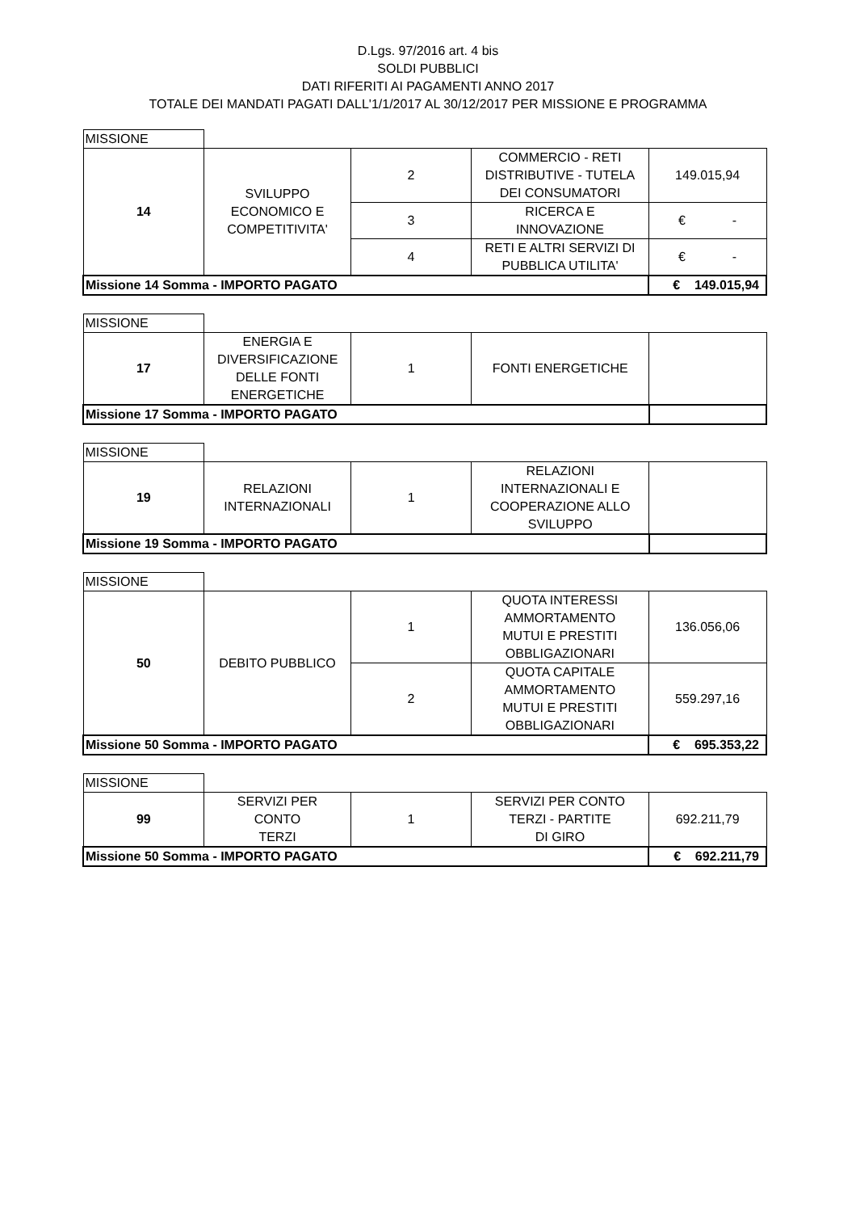D.Lgs. 97/2016 art. 4 bis
SOLDI PUBBLICI
DATI RIFERITI AI PAGAMENTI ANNO 2017
TOTALE DEI MANDATI PAGATI DALL'1/1/2017 AL 30/12/2017 PER MISSIONE E PROGRAMMA
| MISSIONE | | | | |
| 14 | SVILUPPO ECONOMICO E COMPETITIVITA' | 2 | COMMERCIO - RETI DISTRIBUTIVE - TUTELA DEI CONSUMATORI | 149.015,94 |
| | | 3 | RICERCA E INNOVAZIONE | € - |
| | | 4 | RETI E ALTRI SERVIZI DI PUBBLICA UTILITA' | € - |
| Missione 14 Somma - IMPORTO PAGATO | | | | € 149.015,94 |
| MISSIONE | | | | |
| 17 | ENERGIA E DIVERSIFICAZIONE DELLE FONTI ENERGETICHE | 1 | FONTI ENERGETICHE | |
| Missione 17 Somma - IMPORTO PAGATO | | | | |
| MISSIONE | | | | |
| 19 | RELAZIONI INTERNAZIONALI | 1 | RELAZIONI INTERNAZIONALI E COOPERAZIONE ALLO SVILUPPO | |
| Missione 19 Somma - IMPORTO PAGATO | | | | |
| MISSIONE | | | | |
| 50 | DEBITO PUBBLICO | 1 | QUOTA INTERESSI AMMORTAMENTO MUTUI E PRESTITI OBBLIGAZIONARI | 136.056,06 |
| | | 2 | QUOTA CAPITALE AMMORTAMENTO MUTUI E PRESTITI OBBLIGAZIONARI | 559.297,16 |
| Missione 50 Somma - IMPORTO PAGATO | | | | € 695.353,22 |
| MISSIONE | | | | |
| 99 | SERVIZI PER CONTO TERZI | 1 | SERVIZI PER CONTO TERZI - PARTITE DI GIRO | 692.211,79 |
| Missione 50 Somma - IMPORTO PAGATO | | | | € 692.211,79 |